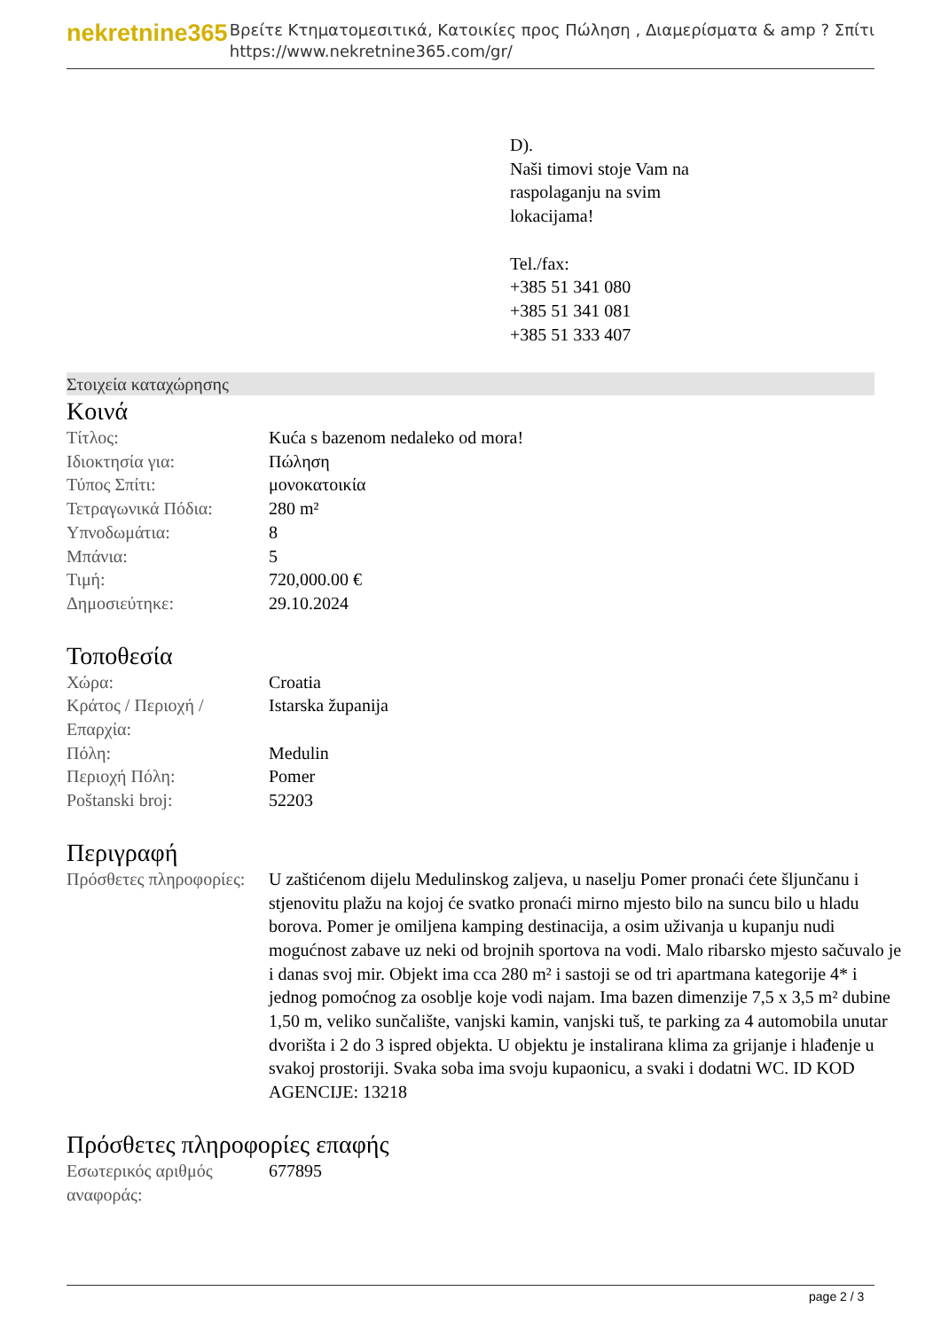nekretnine365
Βρείτε Κτηματομεσιτικά, Κατοικίες προς Πώληση , Διαμερίσματα & amp ? Σπίτι
https://www.nekretnine365.com/gr/
D).
Naši timovi stoje Vam na
raspolaganju na svim
lokacijama!
Tel./fax:
+385 51 341 080
+385 51 341 081
+385 51 333 407
Στοιχεία καταχώρησης
Κοινά
| Τίτλος: | Kuća s bazenom nedaleko od mora! |
| Ιδιοκτησία για: | Πώληση |
| Τύπος Σπίτι: | μονοκατοικία |
| Τετραγωνικά Πόδια: | 280 m² |
| Υπνοδωμάτια: | 8 |
| Μπάνια: | 5 |
| Τιμή: | 720,000.00 € |
| Δημοσιεύτηκε: | 29.10.2024 |
Τοποθεσία
| Χώρα: | Croatia |
| Κράτος / Περιοχή / Επαρχία: | Istarska županija |
| Πόλη: | Medulin |
| Περιοχή Πόλη: | Pomer |
| Poštanski broj: | 52203 |
Περιγραφή
| Πρόσθετες πληροφορίες: | U zaštićenom dijelu Medulinskog zaljeva, u naselju Pomer pronaći ćete šljunčanu i stjenovitu plažu na kojoj će svatko pronaći mirno mjesto bilo na suncu bilo u hladu borova. Pomer je omiljena kamping destinacija, a osim uživanja u kupanju nudi mogućnost zabave uz neki od brojnih sportova na vodi. Malo ribarsko mjesto sačuvalo je i danas svoj mir. Objekt ima cca 280 m² i sastoji se od tri apartmana kategorije 4* i jednog pomoćnog za osoblje koje vodi najam. Ima bazen dimenzije 7,5 x 3,5 m² dubine 1,50 m, veliko sunčalište, vanjski kamin, vanjski tuš, te parking za 4 automobila unutar dvorišta i 2 do 3 ispred objekta. U objektu je instalirana klima za grijanje i hlađenje u svakoj prostoriji. Svaka soba ima svoju kupaonicu, a svaki i dodatni WC. ID KOD AGENCIJE: 13218 |
Πρόσθετες πληροφορίες επαφής
| Εσωτερικός αριθμός αναφοράς: | 677895 |
page 2 / 3